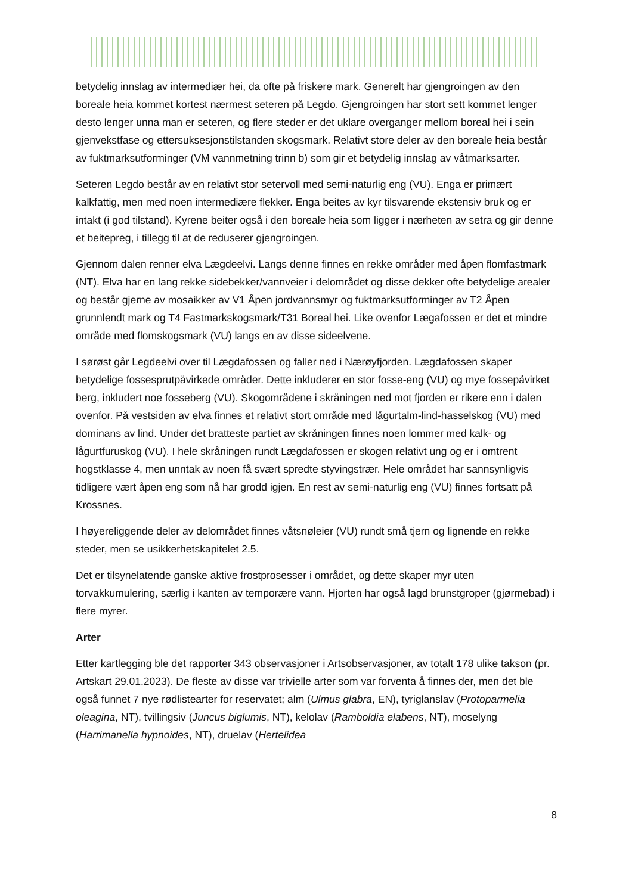betydelig innslag av intermediær hei, da ofte på friskere mark. Generelt har gjengroingen av den boreale heia kommet kortest nærmest seteren på Legdo. Gjengroingen har stort sett kommet lenger desto lenger unna man er seteren, og flere steder er det uklare overganger mellom boreal hei i sein gjenvekstfase og ettersuksesjonstilstanden skogsmark. Relativt store deler av den boreale heia består av fuktmarksutforminger (VM vannmetning trinn b) som gir et betydelig innslag av våtmarksarter.
Seteren Legdo består av en relativt stor setervoll med semi-naturlig eng (VU). Enga er primært kalkfattig, men med noen intermediære flekker. Enga beites av kyr tilsvarende ekstensiv bruk og er intakt (i god tilstand). Kyrene beiter også i den boreale heia som ligger i nærheten av setra og gir denne et beitepreg, i tillegg til at de reduserer gjengroingen.
Gjennom dalen renner elva Lægdeelvi. Langs denne finnes en rekke områder med åpen flomfastmark (NT). Elva har en lang rekke sidebekker/vannveier i delområdet og disse dekker ofte betydelige arealer og består gjerne av mosaikker av V1 Åpen jordvannsmyr og fuktmarksutforminger av T2 Åpen grunnlendt mark og T4 Fastmarkskogsmark/T31 Boreal hei. Like ovenfor Lægafossen er det et mindre område med flomskogsmark (VU) langs en av disse sideelvene.
I sørøst går Legdeelvi over til Lægdafossen og faller ned i Nærøyfjorden. Lægdafossen skaper betydelige fossesprutpåvirkede områder. Dette inkluderer en stor fosse-eng (VU) og mye fossepåvirket berg, inkludert noe fosseberg (VU). Skogområdene i skråningen ned mot fjorden er rikere enn i dalen ovenfor. På vestsiden av elva finnes et relativt stort område med lågurtalm-lind-hasselskog (VU) med dominans av lind. Under det bratteste partiet av skråningen finnes noen lommer med kalk- og lågurtfuruskog (VU). I hele skråningen rundt Lægdafossen er skogen relativt ung og er i omtrent hogstklasse 4, men unntak av noen få svært spredte styvingstrær. Hele området har sannsynligvis tidligere vært åpen eng som nå har grodd igjen. En rest av semi-naturlig eng (VU) finnes fortsatt på Krossnes.
I høyereliggende deler av delområdet finnes våtsnøleier (VU) rundt små tjern og lignende en rekke steder, men se usikkerhetskapitelet 2.5.
Det er tilsynelatende ganske aktive frostprosesser i området, og dette skaper myr uten torvakkumulering, særlig i kanten av temporære vann. Hjorten har også lagd brunstgroper (gjørmebad) i flere myrer.
Arter
Etter kartlegging ble det rapporter 343 observasjoner i Artsobservasjoner, av totalt 178 ulike takson (pr. Artskart 29.01.2023). De fleste av disse var trivielle arter som var forventa å finnes der, men det ble også funnet 7 nye rødlistearter for reservatet; alm (Ulmus glabra, EN), tyriglanslav (Protoparmelia oleagina, NT), tvillingsiv (Juncus biglumis, NT), kelolav (Ramboldia elabens, NT), moselyng (Harrimanella hypnoides, NT), druelav (Hertelidea
8